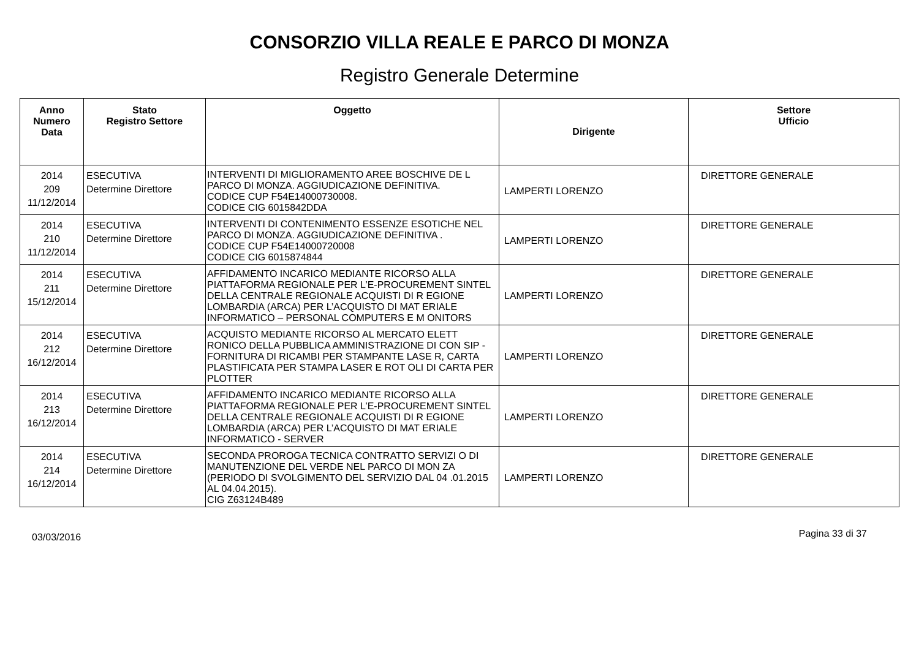CONSORZIO VILLA REALE E PARCO DI MONZA
Registro Generale Determine
| Anno Numero Data | Stato Registro Settore | Oggetto | Dirigente | Settore Ufficio |
| --- | --- | --- | --- | --- |
| 2014 209 11/12/2014 | ESECUTIVA Determine Direttore | INTERVENTI DI MIGLIORAMENTO AREE BOSCHIVE DE L PARCO DI MONZA. AGGIUDICAZIONE DEFINITIVA. CODICE CUP F54E14000730008. CODICE CIG 6015842DDA | LAMPERTI LORENZO | DIRETTORE GENERALE |
| 2014 210 11/12/2014 | ESECUTIVA Determine Direttore | INTERVENTI DI CONTENIMENTO ESSENZE ESOTICHE NEL PARCO DI MONZA. AGGIUDICAZIONE DEFINITIVA . CODICE CUP F54E14000720008 CODICE CIG 6015874844 | LAMPERTI LORENZO | DIRETTORE GENERALE |
| 2014 211 15/12/2014 | ESECUTIVA Determine Direttore | AFFIDAMENTO INCARICO MEDIANTE RICORSO ALLA PIATTAFORMA REGIONALE PER L’E-PROCUREMENT SINTEL DELLA CENTRALE REGIONALE ACQUISTI DI R EGIONE LOMBARDIA (ARCA) PER L’ACQUISTO DI MAT ERIALE INFORMATICO – PERSONAL COMPUTERS E M ONITORS | LAMPERTI LORENZO | DIRETTORE GENERALE |
| 2014 212 16/12/2014 | ESECUTIVA Determine Direttore | ACQUISTO MEDIANTE RICORSO AL MERCATO ELETT RONICO DELLA PUBBLICA AMMINISTRAZIONE DI CON SIP - FORNITURA DI RICAMBI PER STAMPANTE LASE R, CARTA PLASTIFICATA PER STAMPA LASER E ROT OLI DI CARTA PER PLOTTER | LAMPERTI LORENZO | DIRETTORE GENERALE |
| 2014 213 16/12/2014 | ESECUTIVA Determine Direttore | AFFIDAMENTO INCARICO MEDIANTE RICORSO ALLA PIATTAFORMA REGIONALE PER L’E-PROCUREMENT SINTEL DELLA CENTRALE REGIONALE ACQUISTI DI R EGIONE LOMBARDIA (ARCA) PER L’ACQUISTO DI MAT ERIALE INFORMATICO - SERVER | LAMPERTI LORENZO | DIRETTORE GENERALE |
| 2014 214 16/12/2014 | ESECUTIVA Determine Direttore | SECONDA PROROGA TECNICA CONTRATTO SERVIZI O DI MANUTENZIONE DEL VERDE NEL PARCO DI MON ZA (PERIODO DI SVOLGIMENTO DEL SERVIZIO DAL 04 .01.2015 AL 04.04.2015). CIG Z63124B489 | LAMPERTI LORENZO | DIRETTORE GENERALE |
03/03/2016 Pagina 33 di 37